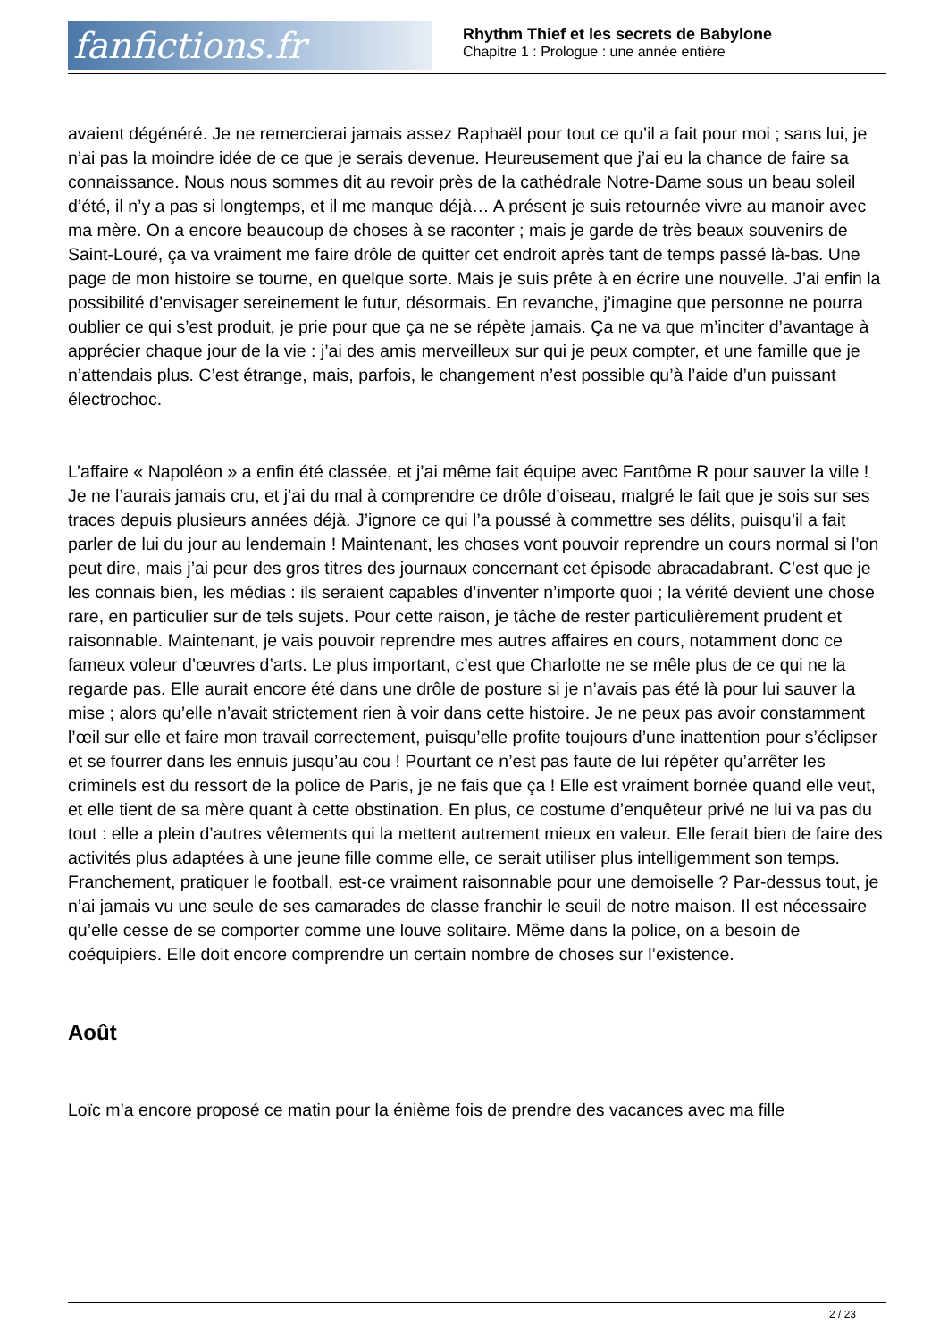fanfictions.fr
Rhythm Thief et les secrets de Babylone
Chapitre 1 : Prologue : une année entière
avaient dégénéré. Je ne remercierai jamais assez Raphaël pour tout ce qu’il a fait pour moi ; sans lui, je n’ai pas la moindre idée de ce que je serais devenue. Heureusement que j’ai eu la chance de faire sa connaissance. Nous nous sommes dit au revoir près de la cathédrale Notre-Dame sous un beau soleil d’été, il n’y a pas si longtemps, et il me manque déjà… A présent je suis retournée vivre au manoir avec ma mère. On a encore beaucoup de choses à se raconter ; mais je garde de très beaux souvenirs de Saint-Louré, ça va vraiment me faire drôle de quitter cet endroit après tant de temps passé là-bas. Une page de mon histoire se tourne, en quelque sorte. Mais je suis prête à en écrire une nouvelle. J’ai enfin la possibilité d’envisager sereinement le futur, désormais. En revanche, j’imagine que personne ne pourra oublier ce qui s’est produit, je prie pour que ça ne se répète jamais. Ça ne va que m’inciter d’avantage à apprécier chaque jour de la vie : j’ai des amis merveilleux sur qui je peux compter, et une famille que je n’attendais plus. C’est étrange, mais, parfois, le changement n’est possible qu’à l’aide d’un puissant électrochoc.
L’affaire « Napoléon » a enfin été classée, et j’ai même fait équipe avec Fantôme R pour sauver la ville ! Je ne l’aurais jamais cru, et j’ai du mal à comprendre ce drôle d’oiseau, malgré le fait que je sois sur ses traces depuis plusieurs années déjà. J’ignore ce qui l’a poussé à commettre ses délits, puisqu’il a fait parler de lui du jour au lendemain ! Maintenant, les choses vont pouvoir reprendre un cours normal si l’on peut dire, mais j’ai peur des gros titres des journaux concernant cet épisode abracadabrant. C’est que je les connais bien, les médias : ils seraient capables d’inventer n’importe quoi ; la vérité devient une chose rare, en particulier sur de tels sujets. Pour cette raison, je tâche de rester particulièrement prudent et raisonnable. Maintenant, je vais pouvoir reprendre mes autres affaires en cours, notamment donc ce fameux voleur d’œuvres d’arts. Le plus important, c’est que Charlotte ne se mêle plus de ce qui ne la regarde pas. Elle aurait encore été dans une drôle de posture si je n’avais pas été là pour lui sauver la mise ; alors qu’elle n’avait strictement rien à voir dans cette histoire. Je ne peux pas avoir constamment l’œil sur elle et faire mon travail correctement, puisqu’elle profite toujours d’une inattention pour s’éclipser et se fourrer dans les ennuis jusqu’au cou ! Pourtant ce n’est pas faute de lui répéter qu’arrêter les criminels est du ressort de la police de Paris, je ne fais que ça ! Elle est vraiment bornée quand elle veut, et elle tient de sa mère quant à cette obstination. En plus, ce costume d’enquêteur privé ne lui va pas du tout : elle a plein d’autres vêtements qui la mettent autrement mieux en valeur. Elle ferait bien de faire des activités plus adaptées à une jeune fille comme elle, ce serait utiliser plus intelligemment son temps. Franchement, pratiquer le football, est-ce vraiment raisonnable pour une demoiselle ? Par-dessus tout, je n’ai jamais vu une seule de ses camarades de classe franchir le seuil de notre maison. Il est nécessaire qu’elle cesse de se comporter comme une louve solitaire. Même dans la police, on a besoin de coéquipiers. Elle doit encore comprendre un certain nombre de choses sur l’existence.
Août
Loïc m’a encore proposé ce matin pour la énième fois de prendre des vacances avec ma fille
2 / 23